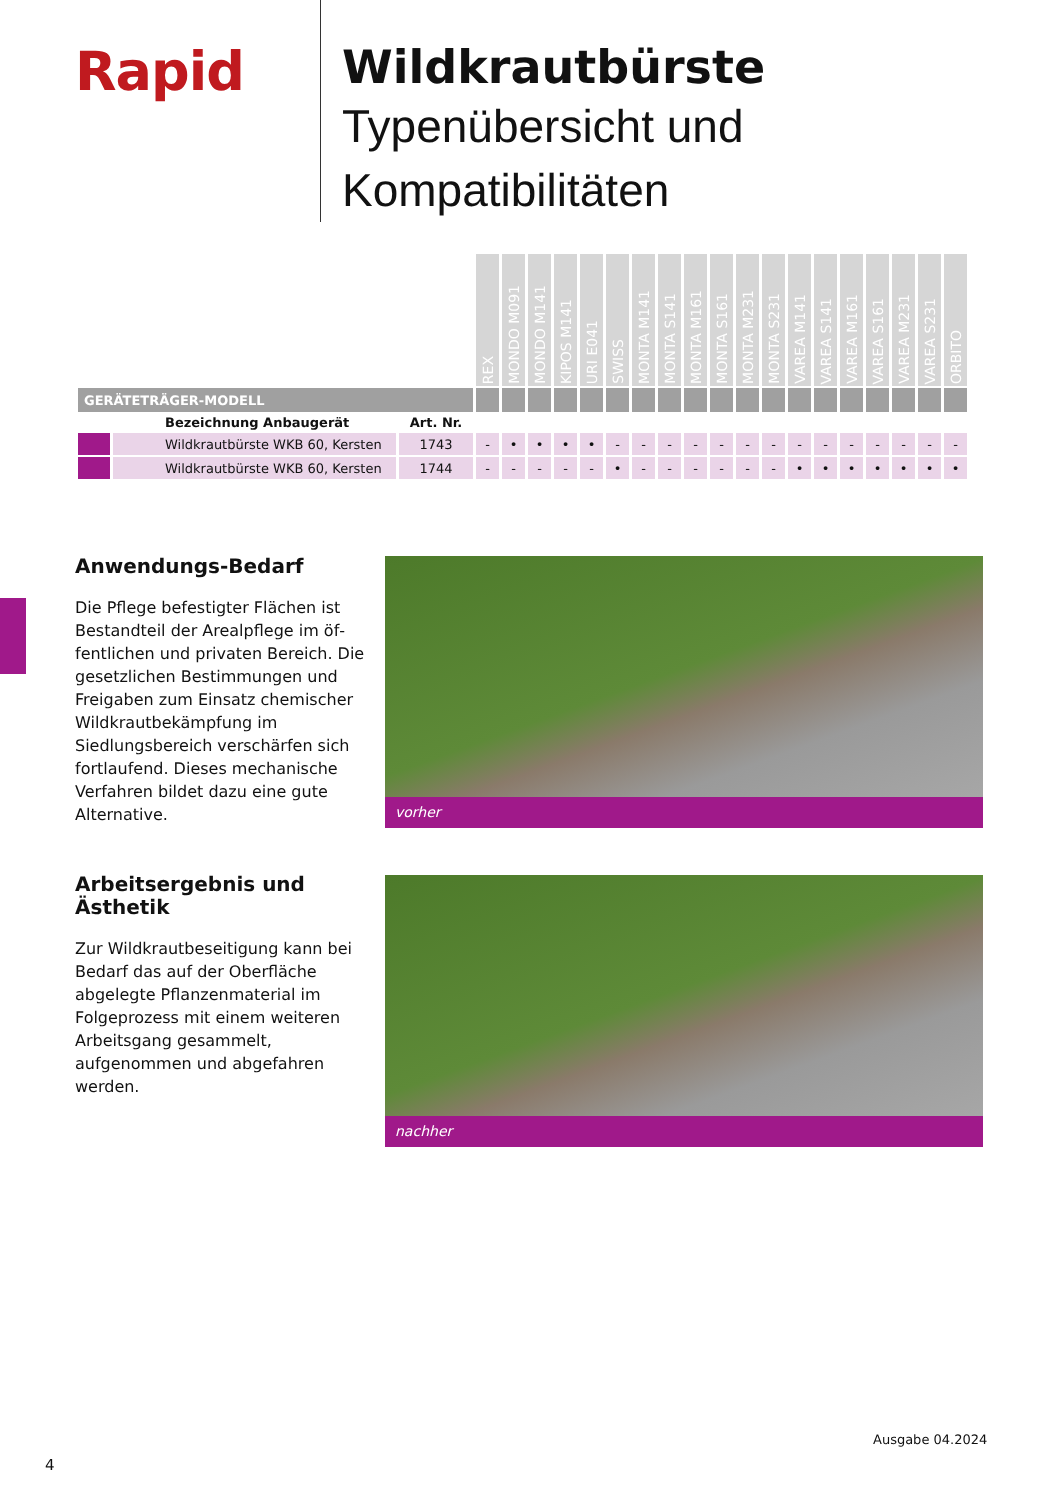Rapid
Wildkrautbürste
Typenübersicht und Kompatibilitäten
| | | | REX | MONDO M091 | MONDO M141 | KIPOS M141 | URI E041 | SWISS | MONTA M141 | MONTA S141 | MONTA M161 | MONTA S161 | MONTA M231 | MONTA S231 | VAREA M141 | VAREA S141 | VAREA M161 | VAREA S161 | VAREA M231 | VAREA S231 | ORBITO |
| --- | --- | --- | --- | --- | --- | --- | --- | --- | --- | --- | --- | --- | --- | --- | --- | --- | --- | --- | --- | --- | --- |
| GERÄTETRÄGER-MODELL | | | | | | | | | | | | | | | | | | | | | |
| | Bezeichnung Anbaugerät | Art. Nr. | | | | | | | | | | | | | | | | | | | |
| | Wildkrautbürste WKB 60, Kersten | 1743 | - | • | • | • | • | - | - | - | - | - | - | - | - | - | - | - | - | - | - |
| | Wildkrautbürste WKB 60, Kersten | 1744 | - | - | - | - | - | • | - | - | - | - | - | - | • | • | • | • | • | • | • |
Anwendungs-Bedarf
Die Pflege befestigter Flächen ist Bestandteil der Arealpflege im öf­fentlichen und privaten Bereich. Die gesetzlichen Bestimmungen und Frei­gaben zum Einsatz chemischer Wild­krautbekämpfung im Siedlungsbereich verschärfen sich fortlaufend. Dieses mechanische Verfahren bildet dazu eine gute Alternative.
vorher
Arbeitsergebnis und Ästhetik
Zur Wildkrautbeseitigung kann bei Be­darf das auf der Oberfläche abgelegte Pflanzenmaterial im Folgeprozess mit einem weiteren Arbeitsgang gesam­melt, aufgenommen und abgefahren werden.
nachher
Ausgabe 04.2024
4